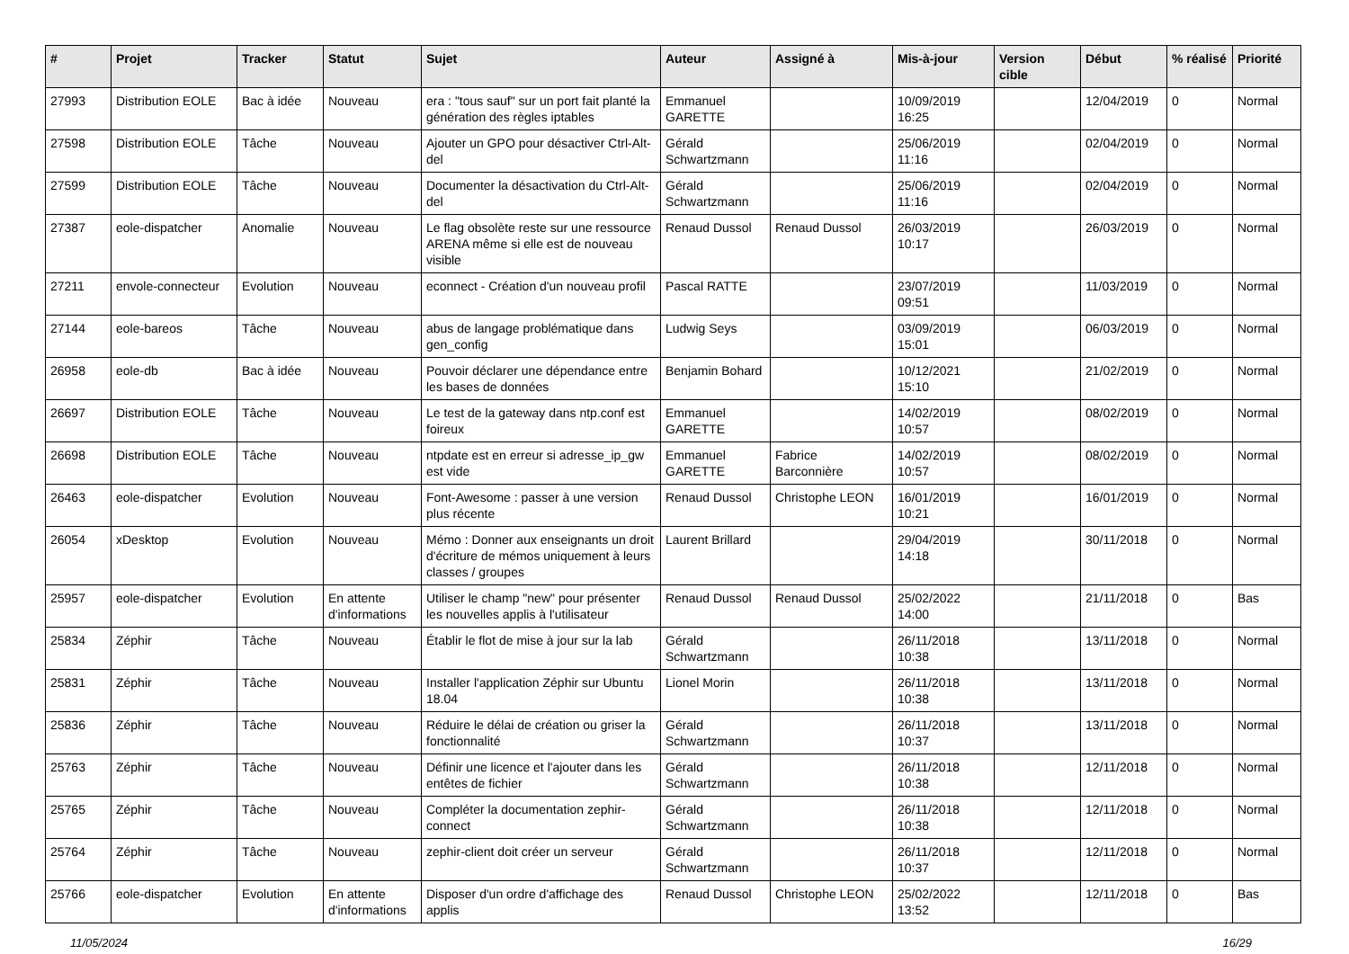| # | Projet | Tracker | Statut | Sujet | Auteur | Assigné à | Mis-à-jour | Version cible | Début | % réalisé | Priorité |
| --- | --- | --- | --- | --- | --- | --- | --- | --- | --- | --- | --- |
| 27993 | Distribution EOLE | Bac à idée | Nouveau | era : "tous sauf" sur un port fait planté la génération des règles iptables | Emmanuel GARETTE | | 10/09/2019 16:25 | | 12/04/2019 | 0 | Normal |
| 27598 | Distribution EOLE | Tâche | Nouveau | Ajouter un GPO pour désactiver Ctrl-Alt-del | Gérald Schwartzmann | | 25/06/2019 11:16 | | 02/04/2019 | 0 | Normal |
| 27599 | Distribution EOLE | Tâche | Nouveau | Documenter la désactivation du Ctrl-Alt-del | Gérald Schwartzmann | | 25/06/2019 11:16 | | 02/04/2019 | 0 | Normal |
| 27387 | eole-dispatcher | Anomalie | Nouveau | Le flag obsolète reste sur une ressource ARENA même si elle est de nouveau visible | Renaud Dussol | Renaud Dussol | 26/03/2019 10:17 | | 26/03/2019 | 0 | Normal |
| 27211 | envole-connecteur | Evolution | Nouveau | econnect - Création d'un nouveau profil | Pascal RATTE | | 23/07/2019 09:51 | | 11/03/2019 | 0 | Normal |
| 27144 | eole-bareos | Tâche | Nouveau | abus de langage problématique dans gen_config | Ludwig Seys | | 03/09/2019 15:01 | | 06/03/2019 | 0 | Normal |
| 26958 | eole-db | Bac à idée | Nouveau | Pouvoir déclarer une dépendance entre les bases de données | Benjamin Bohard | | 10/12/2021 15:10 | | 21/02/2019 | 0 | Normal |
| 26697 | Distribution EOLE | Tâche | Nouveau | Le test de la gateway dans ntp.conf est foireux | Emmanuel GARETTE | | 14/02/2019 10:57 | | 08/02/2019 | 0 | Normal |
| 26698 | Distribution EOLE | Tâche | Nouveau | ntpdate est en erreur si adresse_ip_gw est vide | Emmanuel GARETTE | Fabrice Barconnière | 14/02/2019 10:57 | | 08/02/2019 | 0 | Normal |
| 26463 | eole-dispatcher | Evolution | Nouveau | Font-Awesome : passer à une version plus récente | Renaud Dussol | Christophe LEON | 16/01/2019 10:21 | | 16/01/2019 | 0 | Normal |
| 26054 | xDesktop | Evolution | Nouveau | Mémo : Donner aux enseignants un droit d'écriture de mémos uniquement à leurs classes / groupes | Laurent Brillard | | 29/04/2019 14:18 | | 30/11/2018 | 0 | Normal |
| 25957 | eole-dispatcher | Evolution | En attente d'informations | Utiliser le champ "new" pour présenter les nouvelles applis à l'utilisateur | Renaud Dussol | Renaud Dussol | 25/02/2022 14:00 | | 21/11/2018 | 0 | Bas |
| 25834 | Zéphir | Tâche | Nouveau | Établir le flot de mise à jour sur la lab | Gérald Schwartzmann | | 26/11/2018 10:38 | | 13/11/2018 | 0 | Normal |
| 25831 | Zéphir | Tâche | Nouveau | Installer l'application Zéphir sur Ubuntu 18.04 | Lionel Morin | | 26/11/2018 10:38 | | 13/11/2018 | 0 | Normal |
| 25836 | Zéphir | Tâche | Nouveau | Réduire le délai de création ou griser la fonctionnalité | Gérald Schwartzmann | | 26/11/2018 10:37 | | 13/11/2018 | 0 | Normal |
| 25763 | Zéphir | Tâche | Nouveau | Définir une licence et l'ajouter dans les entêtes de fichier | Gérald Schwartzmann | | 26/11/2018 10:38 | | 12/11/2018 | 0 | Normal |
| 25765 | Zéphir | Tâche | Nouveau | Compléter la documentation zephir-connect | Gérald Schwartzmann | | 26/11/2018 10:38 | | 12/11/2018 | 0 | Normal |
| 25764 | Zéphir | Tâche | Nouveau | zephir-client doit créer un serveur | Gérald Schwartzmann | | 26/11/2018 10:37 | | 12/11/2018 | 0 | Normal |
| 25766 | eole-dispatcher | Evolution | En attente d'informations | Disposer d'un ordre d'affichage des applis | Renaud Dussol | Christophe LEON | 25/02/2022 13:52 | | 12/11/2018 | 0 | Bas |
11/05/2024 16/29